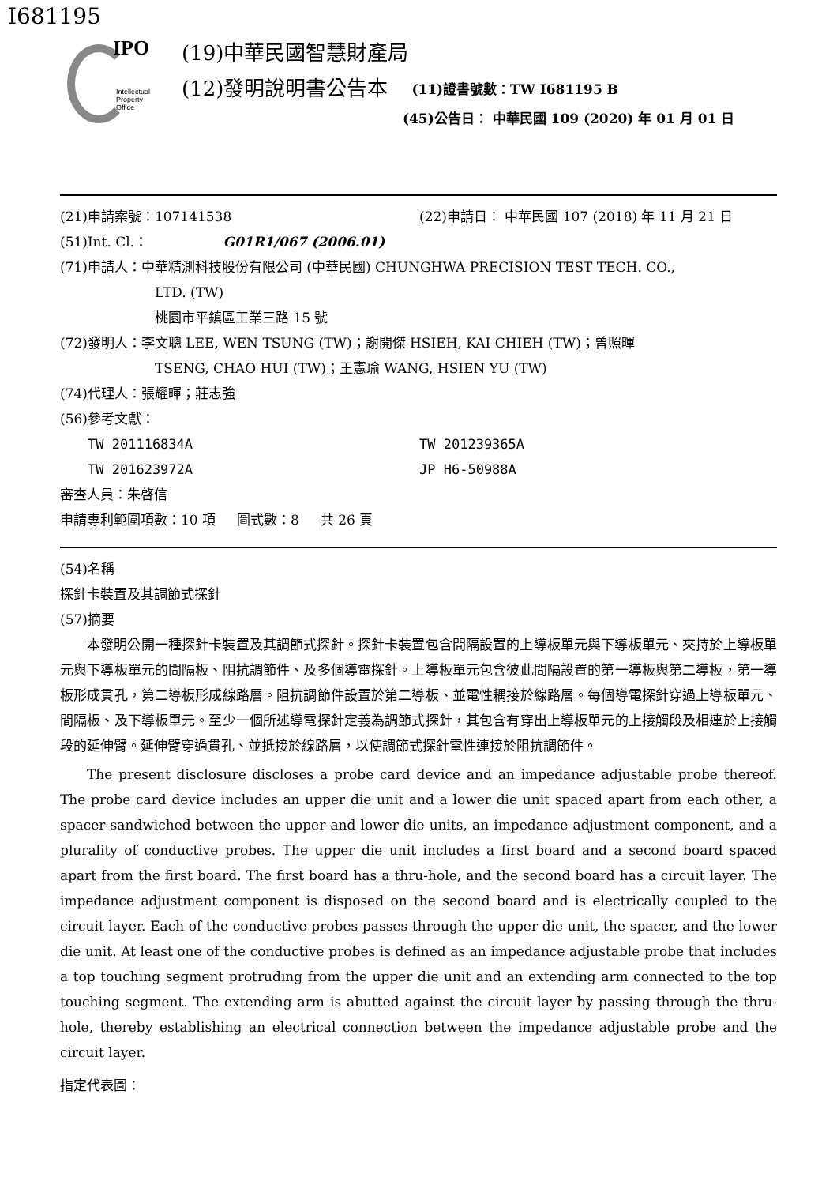I681195
IPO
Intellectual
Property
Office
(19)中華民國智慧財產局
(12)發明說明書公告本 (11)證書號數：TW I681195 B
(45)公告日： 中華民國 109 (2020) 年 01 月 01 日
(21)申請案號：107141538 (22)申請日： 中華民國 107 (2018) 年 11 月 21 日
(51)Int. Cl.： G01R1/067 (2006.01)
(71)申請人：中華精測科技股份有限公司 (中華民國) CHUNGHWA PRECISION TEST TECH. CO.,
LTD. (TW)
桃園市平鎮區工業三路 15 號
(72)發明人：李文聰 LEE, WEN TSUNG (TW)；謝開傑 HSIEH, KAI CHIEH (TW)；曾照暉
TSENG, CHAO HUI (TW)；王憲瑜 WANG, HSIEN YU (TW)
(74)代理人：張耀暉；莊志強
(56)參考文獻：
TW 201116834A TW 201239365A
TW 201623972A JP H6-50988A
審查人員：朱啓信
申請專利範圍項數：10 項 圖式數：8 共 26 頁
(54)名稱
探針卡裝置及其調節式探針
(57)摘要
本發明公開一種探針卡裝置及其調節式探針。探針卡裝置包含間隔設置的上導板單元與下導板單元、夾持於上導板單元與下導板單元的間隔板、阻抗調節件、及多個導電探針。上導板單元包含彼此間隔設置的第一導板與第二導板，第一導板形成貫孔，第二導板形成線路層。阻抗調節件設置於第二導板、並電性耦接於線路層。每個導電探針穿過上導板單元、間隔板、及下導板單元。至少一個所述導電探針定義為調節式探針，其包含有穿出上導板單元的上接觸段及相連於上接觸段的延伸臂。延伸臂穿過貫孔、並抵接於線路層，以使調節式探針電性連接於阻抗調節件。
The present disclosure discloses a probe card device and an impedance adjustable probe thereof. The probe card device includes an upper die unit and a lower die unit spaced apart from each other, a spacer sandwiched between the upper and lower die units, an impedance adjustment component, and a plurality of conductive probes. The upper die unit includes a first board and a second board spaced apart from the first board. The first board has a thru-hole, and the second board has a circuit layer. The impedance adjustment component is disposed on the second board and is electrically coupled to the circuit layer. Each of the conductive probes passes through the upper die unit, the spacer, and the lower die unit. At least one of the conductive probes is defined as an impedance adjustable probe that includes a top touching segment protruding from the upper die unit and an extending arm connected to the top touching segment. The extending arm is abutted against the circuit layer by passing through the thru-hole, thereby establishing an electrical connection between the impedance adjustable probe and the circuit layer.
指定代表圖：